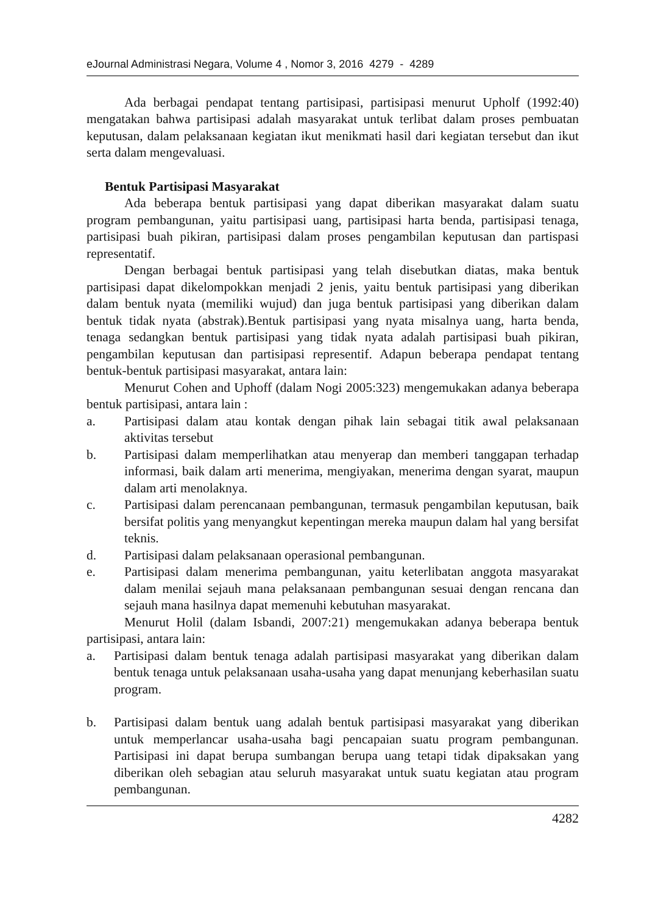eJournal Administrasi Negara, Volume 4 , Nomor 3, 2016 4279 - 4289
Ada berbagai pendapat tentang partisipasi, partisipasi menurut Upholf (1992:40) mengatakan bahwa partisipasi adalah masyarakat untuk terlibat dalam proses pembuatan keputusan, dalam pelaksanaan kegiatan ikut menikmati hasil dari kegiatan tersebut dan ikut serta dalam mengevaluasi.
Bentuk Partisipasi Masyarakat
Ada beberapa bentuk partisipasi yang dapat diberikan masyarakat dalam suatu program pembangunan, yaitu partisipasi uang, partisipasi harta benda, partisipasi tenaga, partisipasi buah pikiran, partisipasi dalam proses pengambilan keputusan dan partispasi representatif.
Dengan berbagai bentuk partisipasi yang telah disebutkan diatas, maka bentuk partisipasi dapat dikelompokkan menjadi 2 jenis, yaitu bentuk partisipasi yang diberikan dalam bentuk nyata (memiliki wujud) dan juga bentuk partisipasi yang diberikan dalam bentuk tidak nyata (abstrak).Bentuk partisipasi yang nyata misalnya uang, harta benda, tenaga sedangkan bentuk partisipasi yang tidak nyata adalah partisipasi buah pikiran, pengambilan keputusan dan partisipasi representif. Adapun beberapa pendapat tentang bentuk-bentuk partisipasi masyarakat, antara lain:
Menurut Cohen and Uphoff (dalam Nogi 2005:323) mengemukakan adanya beberapa bentuk partisipasi, antara lain :
a. Partisipasi dalam atau kontak dengan pihak lain sebagai titik awal pelaksanaan aktivitas tersebut
b. Partisipasi dalam memperlihatkan atau menyerap dan memberi tanggapan terhadap informasi, baik dalam arti menerima, mengiyakan, menerima dengan syarat, maupun dalam arti menolaknya.
c. Partisipasi dalam perencanaan pembangunan, termasuk pengambilan keputusan, baik bersifat politis yang menyangkut kepentingan mereka maupun dalam hal yang bersifat teknis.
d. Partisipasi dalam pelaksanaan operasional pembangunan.
e. Partisipasi dalam menerima pembangunan, yaitu keterlibatan anggota masyarakat dalam menilai sejauh mana pelaksanaan pembangunan sesuai dengan rencana dan sejauh mana hasilnya dapat memenuhi kebutuhan masyarakat.
Menurut Holil (dalam Isbandi, 2007:21) mengemukakan adanya beberapa bentuk partisipasi, antara lain:
a. Partisipasi dalam bentuk tenaga adalah partisipasi masyarakat yang diberikan dalam bentuk tenaga untuk pelaksanaan usaha-usaha yang dapat menunjang keberhasilan suatu program.
b. Partisipasi dalam bentuk uang adalah bentuk partisipasi masyarakat yang diberikan untuk memperlancar usaha-usaha bagi pencapaian suatu program pembangunan. Partisipasi ini dapat berupa sumbangan berupa uang tetapi tidak dipaksakan yang diberikan oleh sebagian atau seluruh masyarakat untuk suatu kegiatan atau program pembangunan.
4282